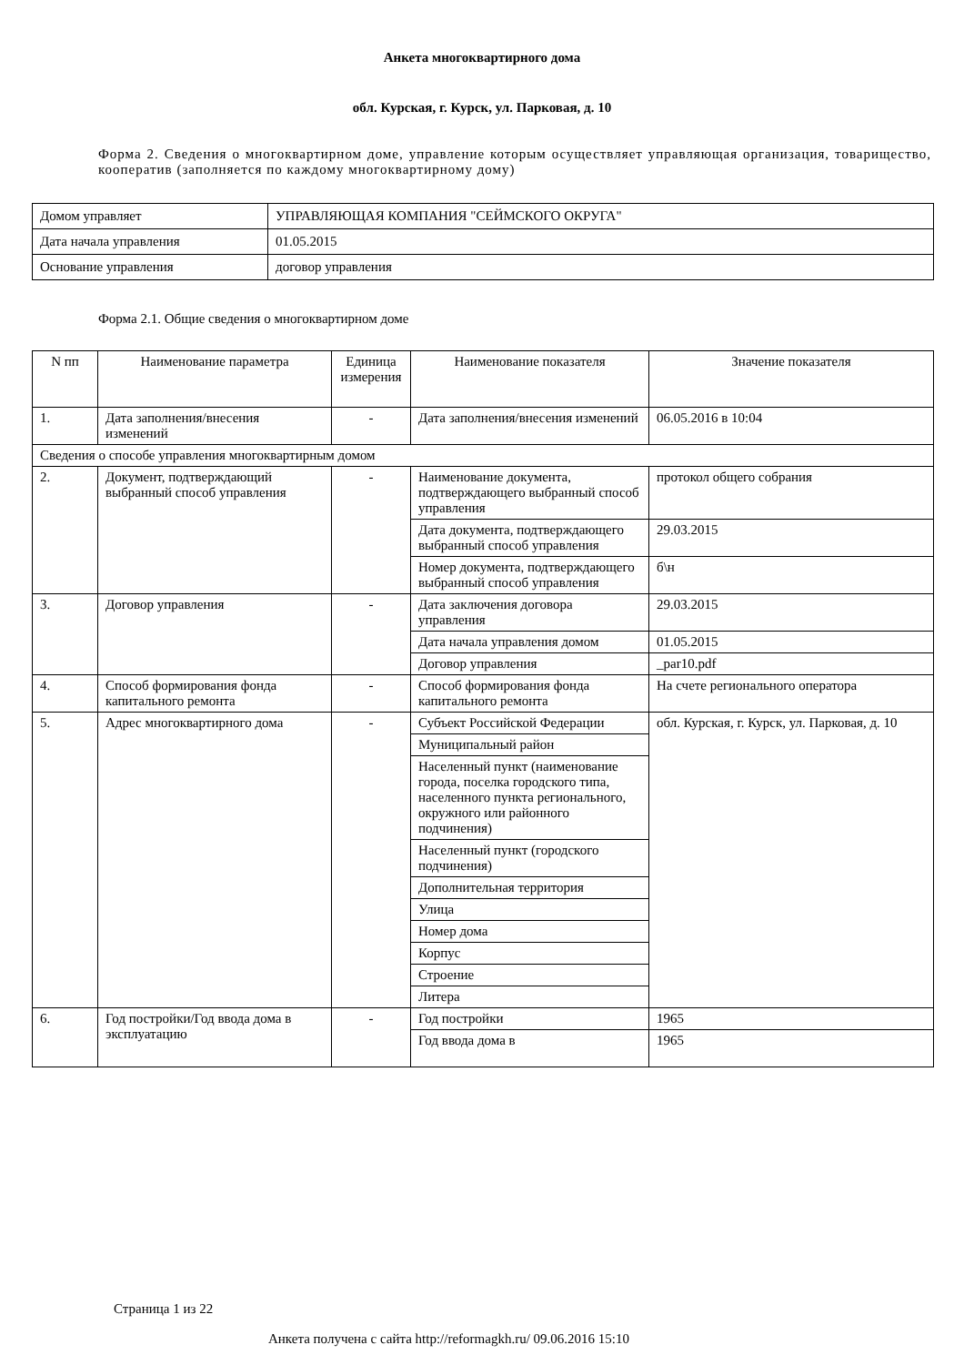Анкета многоквартирного дома
обл. Курская, г. Курск, ул. Парковая, д. 10
Форма 2. Сведения о многоквартирном доме, управление которым осуществляет управляющая организация, товарищество, кооператив (заполняется по каждому многоквартирному дому)
| Домом управляет | УПРАВЛЯЮЩАЯ КОМПАНИЯ "СЕЙМСКОГО ОКРУГА" |
| Дата начала управления | 01.05.2015 |
| Основание управления | договор управления |
Форма 2.1. Общие сведения о многоквартирном доме
| N пп | Наименование параметра | Единица измерения | Наименование показателя | Значение показателя |
| --- | --- | --- | --- | --- |
| 1. | Дата заполнения/внесения изменений | - | Дата заполнения/внесения изменений | 06.05.2016 в 10:04 |
| Сведения о способе управления многоквартирным домом | | | | |
| 2. | Документ, подтверждающий выбранный способ управления | - | Наименование документа, подтверждающего выбранный способ управления | протокол общего собрания |
| | | | Дата документа, подтверждающего выбранный способ управления | 29.03.2015 |
| | | | Номер документа, подтверждающего выбранный способ управления | б\н |
| 3. | Договор управления | - | Дата заключения договора управления | 29.03.2015 |
| | | | Дата начала управления домом | 01.05.2015 |
| | | | Договор управления | _par10.pdf |
| 4. | Способ формирования фонда капитального ремонта | - | Способ формирования фонда капитального ремонта | На счете регионального оператора |
| 5. | Адрес многоквартирного дома | - | Субъект Российской Федерации | обл. Курская, г. Курск, ул. Парковая, д. 10 |
| | | | Муниципальный район | |
| | | | Населенный пункт (наименование города, поселка городского типа, населенного пункта регионального, окружного или районного подчинения) | |
| | | | Населенный пункт (городского подчинения) | |
| | | | Дополнительная территория | |
| | | | Улица | |
| | | | Номер дома | |
| | | | Корпус | |
| | | | Строение | |
| | | | Литера | |
| 6. | Год постройки/Год ввода дома в эксплуатацию | - | Год постройки | 1965 |
| | | | Год ввода дома в | 1965 |
Страница 1 из 22
Анкета получена с сайта http://reformagkh.ru/ 09.06.2016 15:10